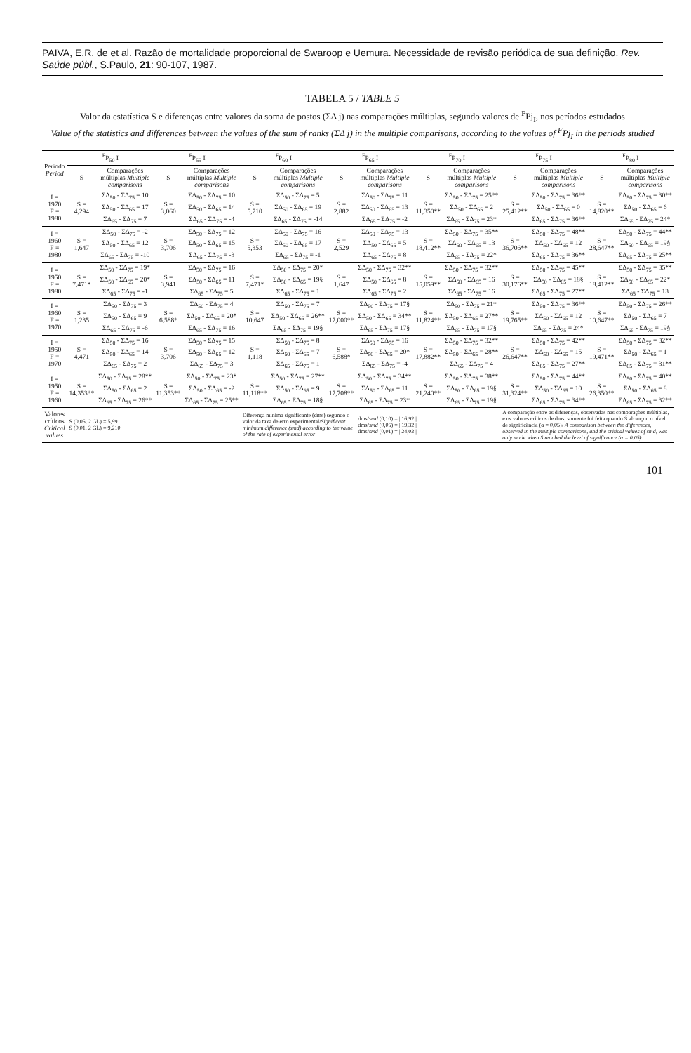PAIVA, E.R. de et al. Razão de mortalidade proporcional de Swaroop e Uemura. Necessidade de revisão periódica de sua definição. Rev. Saúde públ., S.Paulo, 21: 90-107, 1987.
TABELA 5 / TABLE 5
Valor da estatística S e diferenças entre valores da soma de postos (ΣΔ j) nas comparações múltiplas, segundo valores de <sup>F</sup>Pj<sub>I</sub>, nos períodos estudados
Value of the statistics and differences between the values of the sum of ranks (ΣΔ j) in the multiple comparisons, according to the values of <sup>F</sup>Pj<sub>I</sub> in the periods studied
| Período Period | <sup>F</sup>P<sub>50</sub> I | | <sup>F</sup>P<sub>55</sub> I | | <sup>F</sup>P<sub>60</sub> I | | <sup>F</sup>P<sub>65</sub> I | | <sup>F</sup>P<sub>70</sub> I | | <sup>F</sup>P<sub>75</sub> I | | <sup>F</sup>P<sub>80</sub> I | |
| --- | --- | --- | --- | --- | --- | --- | --- | --- | --- | --- | --- | --- | --- | --- |
| | S | Comparações múltiplas Multiple comparisons | S | Comparações múltiplas Multiple comparisons | S | Comparações múltiplas Multiple comparisons | S | Comparações múltiplas Multiple comparisons | S | Comparações múltiplas Multiple comparisons | S | Comparações múltiplas Multiple comparisons | S | Comparações múltiplas Multiple comparisons |
| I = 1970 F = 1980 | S = 4,294 | ΣΔ<sub>50</sub> - ΣΔ<sub>75</sub> = 10 | S = 3,060 | ΣΔ<sub>50</sub> - ΣΔ<sub>75</sub> = 10 | S = 5,710 | ΣΔ<sub>50</sub> - ΣΔ<sub>75</sub> = 5 | S = 2,882 | ΣΔ<sub>50</sub> - ΣΔ<sub>75</sub> = 11 | S = 11,350** | ΣΔ<sub>50</sub> - ΣΔ<sub>75</sub> = 25** | S = 25,412** | ΣΔ<sub>50</sub> - ΣΔ<sub>75</sub> = 36** | S = 14,820** | ΣΔ<sub>50</sub> - ΣΔ<sub>75</sub> = 30** |
| | | ΣΔ<sub>50</sub> - ΣΔ<sub>65</sub> = 17 | | ΣΔ<sub>50</sub> - ΣΔ<sub>65</sub> = 14 | | ΣΔ<sub>50</sub> - ΣΔ<sub>65</sub> = 19 | | ΣΔ<sub>50</sub> - ΣΔ<sub>65</sub> = 13 | | ΣΔ<sub>50</sub> - ΣΔ<sub>65</sub> = 2 | | ΣΔ<sub>50</sub> - ΣΔ<sub>65</sub> = 0 | | ΣΔ<sub>50</sub> - ΣΔ<sub>65</sub> = 6 |
| | | ΣΔ<sub>65</sub> - ΣΔ<sub>75</sub> = 7 | | ΣΔ<sub>65</sub> - ΣΔ<sub>75</sub> = -4 | | ΣΔ<sub>65</sub> - ΣΔ<sub>75</sub> = -14 | | ΣΔ<sub>65</sub> - ΣΔ<sub>75</sub> = -2 | | ΣΔ<sub>65</sub> - ΣΔ<sub>75</sub> = 23* | | ΣΔ<sub>65</sub> - ΣΔ<sub>75</sub> = 36** | | ΣΔ<sub>65</sub> - ΣΔ<sub>75</sub> = 24* |
| I = 1960 F = 1980 | S = 1,647 | ΣΔ<sub>50</sub> - ΣΔ<sub>75</sub> = -2 | S = 3,706 | ΣΔ<sub>50</sub> - ΣΔ<sub>75</sub> = 12 | S = 5,353 | ΣΔ<sub>50</sub> - ΣΔ<sub>75</sub> = 16 | S = 2,529 | ΣΔ<sub>50</sub> - ΣΔ<sub>75</sub> = 13 | S = 18,412** | ΣΔ<sub>50</sub> - ΣΔ<sub>75</sub> = 35** | S = 36,706** | ΣΔ<sub>50</sub> - ΣΔ<sub>75</sub> = 48** | S = 28,647** | ΣΔ<sub>50</sub> - ΣΔ<sub>75</sub> = 44** |
| | | ΣΔ<sub>50</sub> - ΣΔ<sub>65</sub> = 12 | | ΣΔ<sub>50</sub> - ΣΔ<sub>65</sub> = 15 | | ΣΔ<sub>50</sub> - ΣΔ<sub>65</sub> = 17 | | ΣΔ<sub>50</sub> - ΣΔ<sub>65</sub> = 5 | | ΣΔ<sub>50</sub> - ΣΔ<sub>65</sub> = 13 | | ΣΔ<sub>50</sub> - ΣΔ<sub>65</sub> = 12 | | ΣΔ<sub>50</sub> - ΣΔ<sub>65</sub> = 19§ |
| | | ΣΔ<sub>65</sub> - ΣΔ<sub>75</sub> = -10 | | ΣΔ<sub>65</sub> - ΣΔ<sub>75</sub> = -3 | | ΣΔ<sub>65</sub> - ΣΔ<sub>75</sub> = -1 | | ΣΔ<sub>65</sub> - ΣΔ<sub>75</sub> = 8 | | ΣΔ<sub>65</sub> - ΣΔ<sub>75</sub> = 22* | | ΣΔ<sub>65</sub> - ΣΔ<sub>75</sub> = 36** | | ΣΔ<sub>65</sub> - ΣΔ<sub>75</sub> = 25** |
| I = 1950 F = 1980 | S = 7,471* | ΣΔ<sub>50</sub> - ΣΔ<sub>75</sub> = 19* | S = 3,941 | ΣΔ<sub>50</sub> - ΣΔ<sub>75</sub> = 16 | S = 7,471* | ΣΔ<sub>50</sub> - ΣΔ<sub>75</sub> = 20* | S = 1,647 | ΣΔ<sub>50</sub> - ΣΔ<sub>75</sub> = 32** | S = 15,059** | ΣΔ<sub>50</sub> - ΣΔ<sub>75</sub> = 32** | S = 30,176** | ΣΔ<sub>50</sub> - ΣΔ<sub>75</sub> = 45** | S = 18,412** | ΣΔ<sub>50</sub> - ΣΔ<sub>75</sub> = 35** |
| | | ΣΔ<sub>50</sub> - ΣΔ<sub>65</sub> = 20* | | ΣΔ<sub>50</sub> - ΣΔ<sub>65</sub> = 11 | | ΣΔ<sub>50</sub> - ΣΔ<sub>65</sub> = 19§ | | ΣΔ<sub>50</sub> - ΣΔ<sub>65</sub> = 8 | | ΣΔ<sub>50</sub> - ΣΔ<sub>65</sub> = 16 | | ΣΔ<sub>50</sub> - ΣΔ<sub>65</sub> = 18§ | | ΣΔ<sub>50</sub> - ΣΔ<sub>65</sub> = 22* |
| | | ΣΔ<sub>65</sub> - ΣΔ<sub>75</sub> = -1 | | ΣΔ<sub>65</sub> - ΣΔ<sub>75</sub> = 5 | | ΣΔ<sub>65</sub> - ΣΔ<sub>75</sub> = 1 | | ΣΔ<sub>65</sub> - ΣΔ<sub>75</sub> = 2 | | ΣΔ<sub>65</sub> - ΣΔ<sub>75</sub> = 16 | | ΣΔ<sub>65</sub> - ΣΔ<sub>75</sub> = 27** | | ΣΔ<sub>65</sub> - ΣΔ<sub>75</sub> = 13 |
| I = 1960 F = 1970 | S = 1,235 | ΣΔ<sub>50</sub> - ΣΔ<sub>75</sub> = 3 | S = 6,588* | ΣΔ<sub>50</sub> - ΣΔ<sub>75</sub> = 4 | S = 10,647 | ΣΔ<sub>50</sub> - ΣΔ<sub>75</sub> = 7 | S = 17,000** | ΣΔ<sub>50</sub> - ΣΔ<sub>75</sub> = 17§ | S = 11,824** | ΣΔ<sub>50</sub> - ΣΔ<sub>75</sub> = 21* | S = 19,765** | ΣΔ<sub>50</sub> - ΣΔ<sub>75</sub> = 36** | S = 10,647** | ΣΔ<sub>50</sub> - ΣΔ<sub>75</sub> = 26** |
| | | ΣΔ<sub>50</sub> - ΣΔ<sub>65</sub> = 9 | | ΣΔ<sub>50</sub> - ΣΔ<sub>65</sub> = 20* | | ΣΔ<sub>50</sub> - ΣΔ<sub>65</sub> = 26** | | ΣΔ<sub>50</sub> - ΣΔ<sub>65</sub> = 34** | | ΣΔ<sub>50</sub> - ΣΔ<sub>65</sub> = 27** | | ΣΔ<sub>50</sub> - ΣΔ<sub>65</sub> = 12 | | ΣΔ<sub>50</sub> - ΣΔ<sub>65</sub> = 7 |
| | | ΣΔ<sub>65</sub> - ΣΔ<sub>75</sub> = -6 | | ΣΔ<sub>65</sub> - ΣΔ<sub>75</sub> = 16 | | ΣΔ<sub>65</sub> - ΣΔ<sub>75</sub> = 19§ | | ΣΔ<sub>65</sub> - ΣΔ<sub>75</sub> = 17§ | | ΣΔ<sub>65</sub> - ΣΔ<sub>75</sub> = 17§ | | ΣΔ<sub>65</sub> - ΣΔ<sub>75</sub> = 24* | | ΣΔ<sub>65</sub> - ΣΔ<sub>75</sub> = 19§ |
| I = 1950 F = 1970 | S = 4,471 | ΣΔ<sub>50</sub> - ΣΔ<sub>75</sub> = 16 | S = 3,706 | ΣΔ<sub>50</sub> - ΣΔ<sub>75</sub> = 15 | S = 1,118 | ΣΔ<sub>50</sub> - ΣΔ<sub>75</sub> = 8 | S = 6,588* | ΣΔ<sub>50</sub> - ΣΔ<sub>75</sub> = 16 | S = 17,882** | ΣΔ<sub>50</sub> - ΣΔ<sub>75</sub> = 32** | S = 26,647** | ΣΔ<sub>50</sub> - ΣΔ<sub>75</sub> = 42** | S = 19,471** | ΣΔ<sub>50</sub> - ΣΔ<sub>75</sub> = 32** |
| | | ΣΔ<sub>50</sub> - ΣΔ<sub>65</sub> = 14 | | ΣΔ<sub>50</sub> - ΣΔ<sub>65</sub> = 12 | | ΣΔ<sub>50</sub> - ΣΔ<sub>65</sub> = 7 | | ΣΔ<sub>50</sub> - ΣΔ<sub>65</sub> = 20* | | ΣΔ<sub>50</sub> - ΣΔ<sub>65</sub> = 28** | | ΣΔ<sub>50</sub> - ΣΔ<sub>65</sub> = 15 | | ΣΔ<sub>50</sub> - ΣΔ<sub>65</sub> = 1 |
| | | ΣΔ<sub>65</sub> - ΣΔ<sub>75</sub> = 2 | | ΣΔ<sub>65</sub> - ΣΔ<sub>75</sub> = 3 | | ΣΔ<sub>65</sub> - ΣΔ<sub>75</sub> = 1 | | ΣΔ<sub>65</sub> - ΣΔ<sub>75</sub> = -4 | | ΣΔ<sub>65</sub> - ΣΔ<sub>75</sub> = 4 | | ΣΔ<sub>65</sub> - ΣΔ<sub>75</sub> = 27** | | ΣΔ<sub>65</sub> - ΣΔ<sub>75</sub> = 31** |
| I = 1950 F = 1960 | S = 14,353** | ΣΔ<sub>50</sub> - ΣΔ<sub>75</sub> = 28** | S = 11,353** | ΣΔ<sub>50</sub> - ΣΔ<sub>75</sub> = 23* | S = 11,118** | ΣΔ<sub>50</sub> - ΣΔ<sub>75</sub> = 27** | S = 17,708** | ΣΔ<sub>50</sub> - ΣΔ<sub>75</sub> = 34** | S = 21,240** | ΣΔ<sub>50</sub> - ΣΔ<sub>75</sub> = 38** | S = 31,324** | ΣΔ<sub>50</sub> - ΣΔ<sub>75</sub> = 44** | S = 26,350** | ΣΔ<sub>50</sub> - ΣΔ<sub>75</sub> = 40** |
| | | ΣΔ<sub>50</sub> - ΣΔ<sub>65</sub> = 2 | | ΣΔ<sub>50</sub> - ΣΔ<sub>65</sub> = -2 | | ΣΔ<sub>50</sub> - ΣΔ<sub>65</sub> = 9 | | ΣΔ<sub>50</sub> - ΣΔ<sub>65</sub> = 11 | | ΣΔ<sub>50</sub> - ΣΔ<sub>65</sub> = 19§ | | ΣΔ<sub>50</sub> - ΣΔ<sub>65</sub> = 10 | | ΣΔ<sub>50</sub> - ΣΔ<sub>65</sub> = 8 |
| | | ΣΔ<sub>65</sub> - ΣΔ<sub>75</sub> = 26** | | ΣΔ<sub>65</sub> - ΣΔ<sub>75</sub> = 25** | | ΣΔ<sub>65</sub> - ΣΔ<sub>75</sub> = 18§ | | ΣΔ<sub>65</sub> - ΣΔ<sub>75</sub> = 23* | | ΣΔ<sub>65</sub> - ΣΔ<sub>75</sub> = 19§ | | ΣΔ<sub>65</sub> - ΣΔ<sub>75</sub> = 34** | | ΣΔ<sub>65</sub> - ΣΔ<sub>75</sub> = 32** |
| Valores críticos Critical values | S (0,05, 2 GL) = 5,991 S (0,01, 2 GL) = 9,210 | | | | Diferença mínima significante (dms) segundo o valor da taxa de erro experimental/ Significant minimum difference (smd) according to the value of the rate of experimental error | | | dms/ smd (0,10) = / 16,92 / dms/ smd (0,05) = / 19,32 / dms/ smd (0,01) = / 24,02 / | | | A comparação entre as diferenças, observadas nas comparações múltiplas, e os valores críticos de dms, somente foi feita quando S alcançou o nível de significância (α = 0,05)/ A comparison between the differences, observed in the multiple comparisons, and the critical values of smd, was only made when S reached the level of significance (α = 0,05) | | | |
101